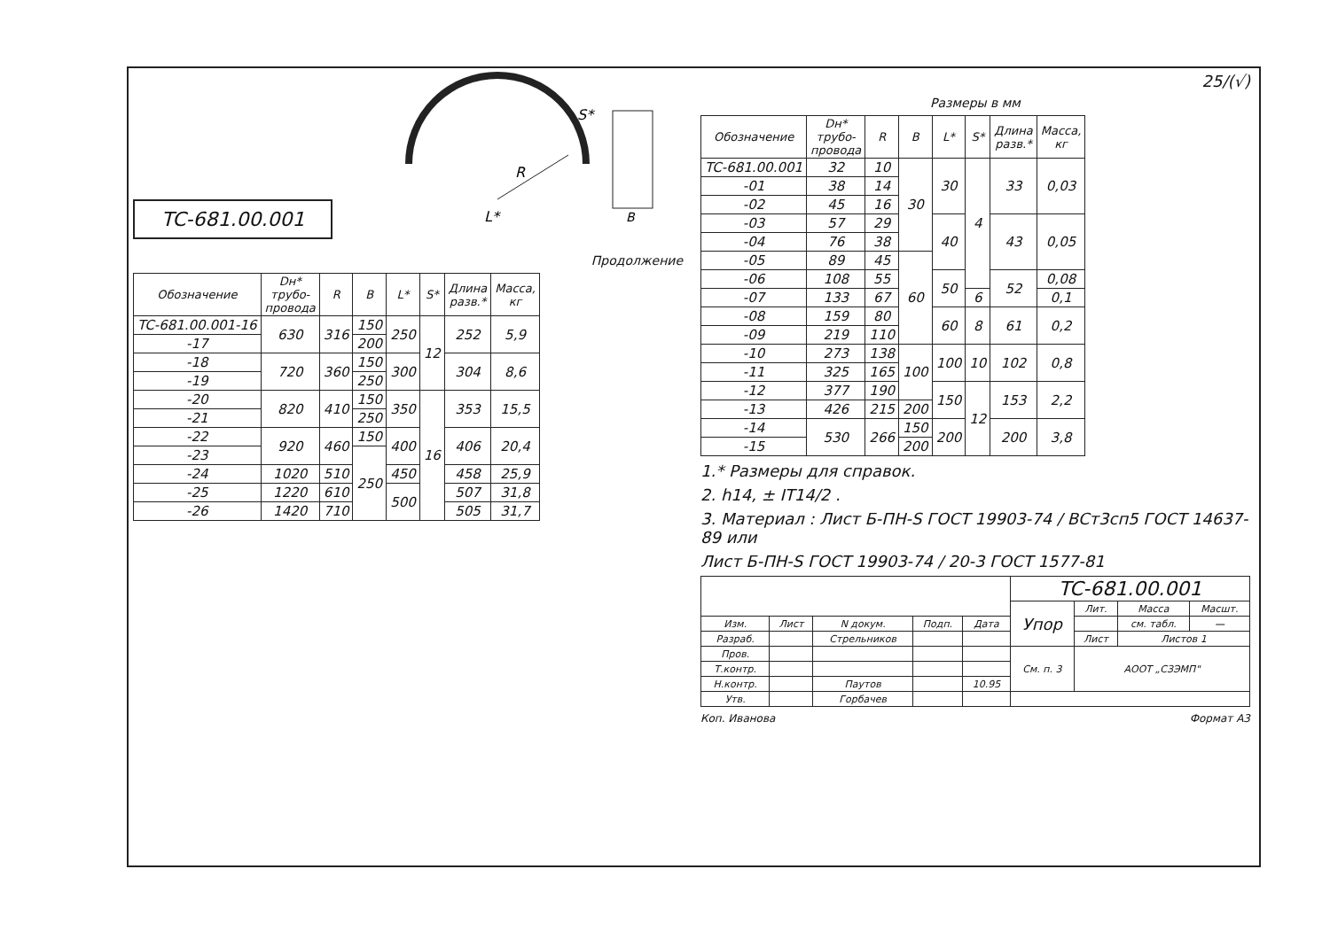TC-681.00.001
R
L*
S*
B
Продолжение
| Обозначение | Dн* трубо- провода | R | B | L* | S* | Длина разв.* | Масса, кг |
| --- | --- | --- | --- | --- | --- | --- | --- |
| TC-681.00.001-16 | 630 | 316 | 150 | 250 | 12 | 252 | 5,9 |
| -17 | | | 200 | | | | |
| -18 | 720 | 360 | 150 | 300 | | 304 | 8,6 |
| -19 | | | 250 | | | | |
| -20 | 820 | 410 | 150 | 350 | 16 | 353 | 15,5 |
| -21 | | | 250 | | | | |
| -22 | 920 | 460 | 150 | 400 | | 406 | 20,4 |
| -23 | | | 250 | | | | |
| -24 | 1020 | 510 | | 450 | | 458 | 25,9 |
| -25 | 1220 | 610 | | 500 | | 507 | 31,8 |
| -26 | 1420 | 710 | | | | 505 | 31,7 |
25/(√)
Размеры в мм
| Обозначение | Dн* трубо- провода | R | B | L* | S* | Длина разв.* | Масса, кг |
| --- | --- | --- | --- | --- | --- | --- | --- |
| TC-681.00.001 | 32 | 10 | 30 | 30 | 4 | 33 | 0,03 |
| -01 | 38 | 14 | | | | | |
| -02 | 45 | 16 | | | | | |
| -03 | 57 | 29 | | 40 | | 43 | 0,05 |
| -04 | 76 | 38 | | | | | |
| -05 | 89 | 45 | 60 | | | | |
| -06 | 108 | 55 | | 50 | | 52 | 0,08 |
| -07 | 133 | 67 | | | 6 | | 0,1 |
| -08 | 159 | 80 | | 60 | 8 | 61 | 0,2 |
| -09 | 219 | 110 | | | | | |
| -10 | 273 | 138 | 100 | 100 | 10 | 102 | 0,8 |
| -11 | 325 | 165 | | | | | |
| -12 | 377 | 190 | | 150 | 12 | 153 | 2,2 |
| -13 | 426 | 215 | 200 | | | | |
| -14 | 530 | 266 | 150 | 200 | | 200 | 3,8 |
| -15 | | | 200 | | | | |
1.* Размеры для справок.
2. h14, ± IT14/2 .
3. Материал : Лист Б-ПН-S ГОСТ 19903-74 / ВСт3сп5 ГОСТ 14637-89 или
Лист Б-ПН-S ГОСТ 19903-74 / 20-3 ГОСТ 1577-81
| | | | | | TC-681.00.001 | | | |
| | | | | | Упор | Лит. | Масса | Масшт. |
| Изм. | Лист | N докум. | Подп. | Дата | | | см. табл. | — |
| Разраб. | | Стрельников | | | | Лист | Листов 1 | |
| Пров. | | | | | См. п. 3 | АООТ „СЗЭМП" | | |
| Т.контр. | | | | | | | | |
| Н.контр. | | Паутов | | 10.95 | | | | |
| Утв. | | Горбачев | | | | | | |
Коп. Иванова Формат А3